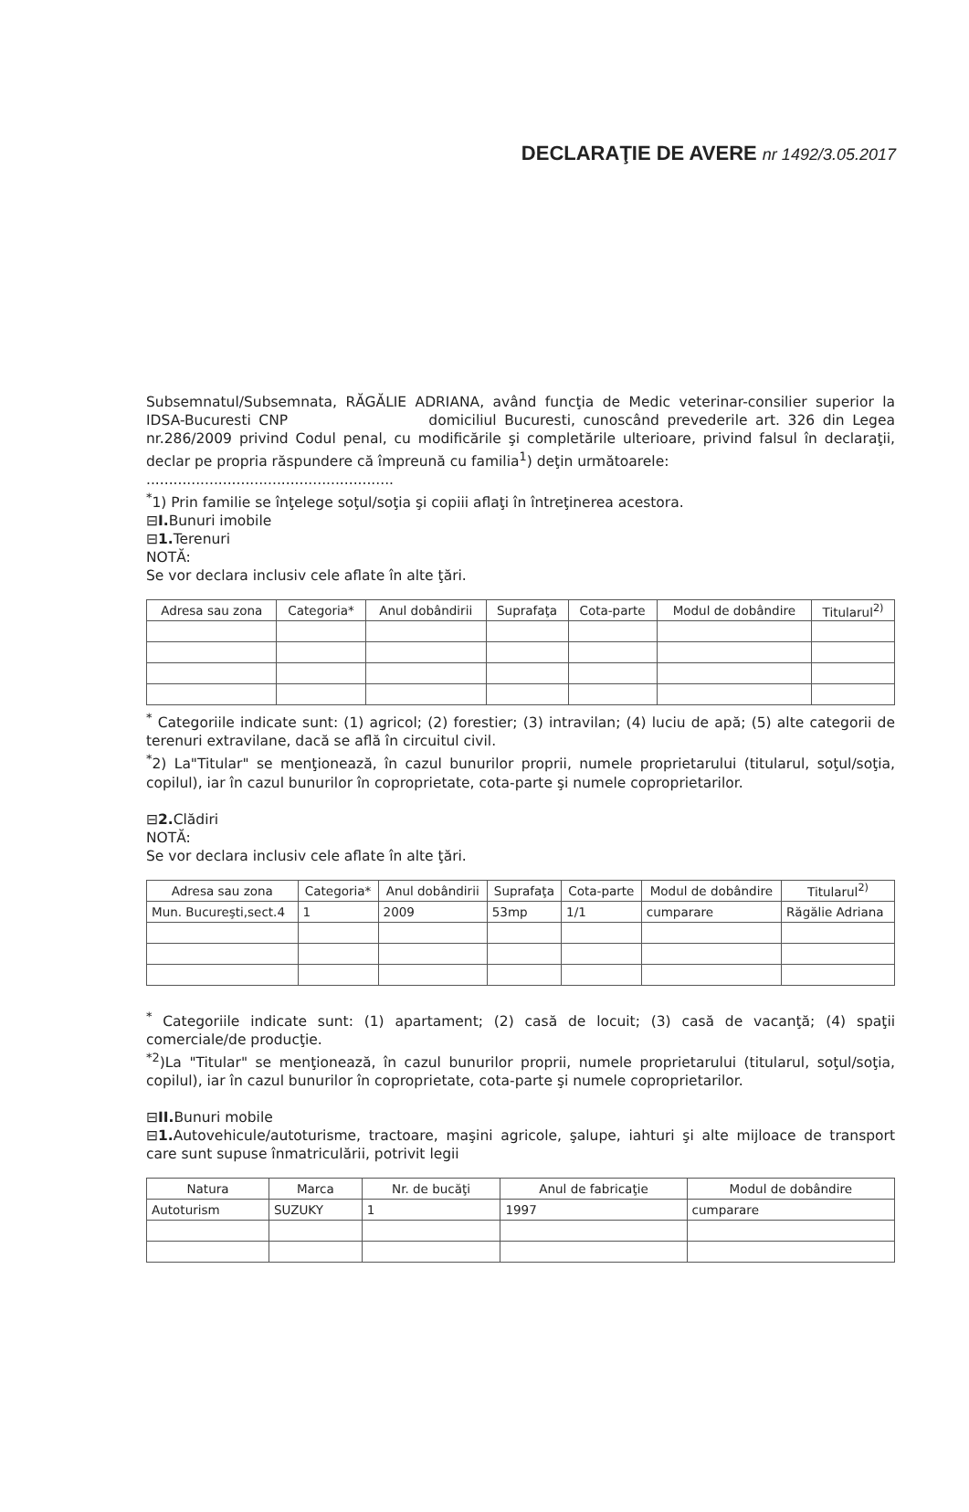DECLARAŢIE DE AVERE nr 1492/3.05.2017
Subsemnatul/Subsemnata, RĂGĂLIE ADRIANA, având funcţia de Medic veterinar-consilier superior la IDSA-Bucuresti CNP domiciliul Bucuresti, cunoscând prevederile art. 326 din Legea nr.286/2009 privind Codul penal, cu modificările şi completările ulterioare, privind falsul în declaraţii, declar pe propria răspundere că împreună cu familia<sup>1</sup>) deţin următoarele:
.......................................................
<sup>*</sup> 1) Prin familie se înţelege soţul/soţia şi copiii aflaţi în întreţinerea acestora.
⊟I. Bunuri imobile
⊟1. Terenuri
NOTĂ:
Se vor declara inclusiv cele aflate în alte ţări.
| Adresa sau zona | Categoria* | Anul dobândirii | Suprafaţa | Cota-parte | Modul de dobândire | Titularul<sup>2)</sup> |
| --- | --- | --- | --- | --- | --- | --- |
<sup>*</sup> Categoriile indicate sunt: (1) agricol; (2) forestier; (3) intravilan; (4) luciu de apă; (5) alte categorii de terenuri extravilane, dacă se află în circuitul civil.
<sup>*</sup> 2) La"Titular" se menţionează, în cazul bunurilor proprii, numele proprietarului (titularul, soţul/soţia, copilul), iar în cazul bunurilor în coproprietate, cota-parte şi numele coproprietarilor.
⊟2. Clădiri
NOTĂ:
Se vor declara inclusiv cele aflate în alte ţări.
| Adresa sau zona | Categoria* | Anul dobândirii | Suprafaţa | Cota-parte | Modul de dobândire | Titularul<sup>2)</sup> |
| --- | --- | --- | --- | --- | --- | --- |
| Mun. Bucureşti,sect.4 | 1 | 2009 | 53mp | 1/1 | cumparare | Răgălie Adriana |
<sup>*</sup> Categoriile indicate sunt: (1) apartament; (2) casă de locuit; (3) casă de vacanţă; (4) spaţii comerciale/de producţie.
<sup>*2</sup>)La "Titular" se menţionează, în cazul bunurilor proprii, numele proprietarului (titularul, soţul/soţia, copilul), iar în cazul bunurilor în coproprietate, cota-parte şi numele coproprietarilor.
⊟II. Bunuri mobile
⊟1. Autovehicule/autoturisme, tractoare, maşini agricole, şalupe, iahturi şi alte mijloace de transport care sunt supuse înmatriculării, potrivit legii
| Natura | Marca | Nr. de bucăţi | Anul de fabricaţie | Modul de dobândire |
| --- | --- | --- | --- | --- |
| Autoturism | SUZUKY | 1 | 1997 | cumparare |